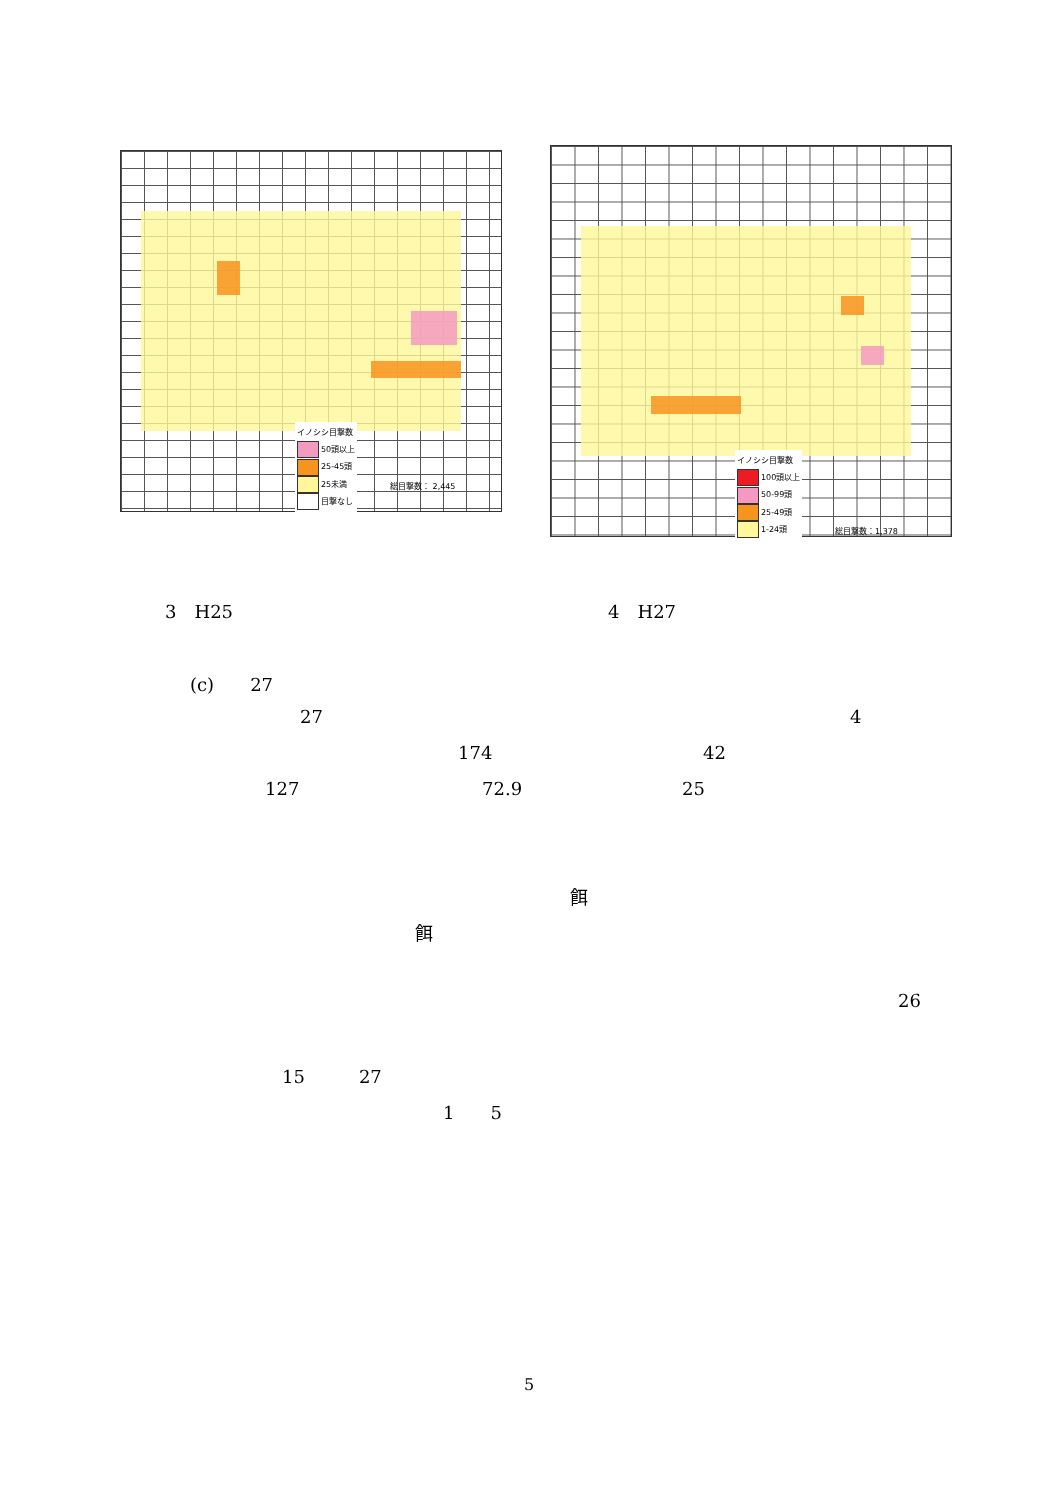イノシシ目撃数
50頭以上
25-45頭
25未満
目撃なし
総目撃数： 2,445
イノシシ目撃数
100頭以上
50-99頭
25-49頭
1-24頭
総目撃数：1,378
3　H25 4　H27
(c)　　27
27 4
174 42
127 72.9 25
餌
餌
26
15　　　27
1　　5
5